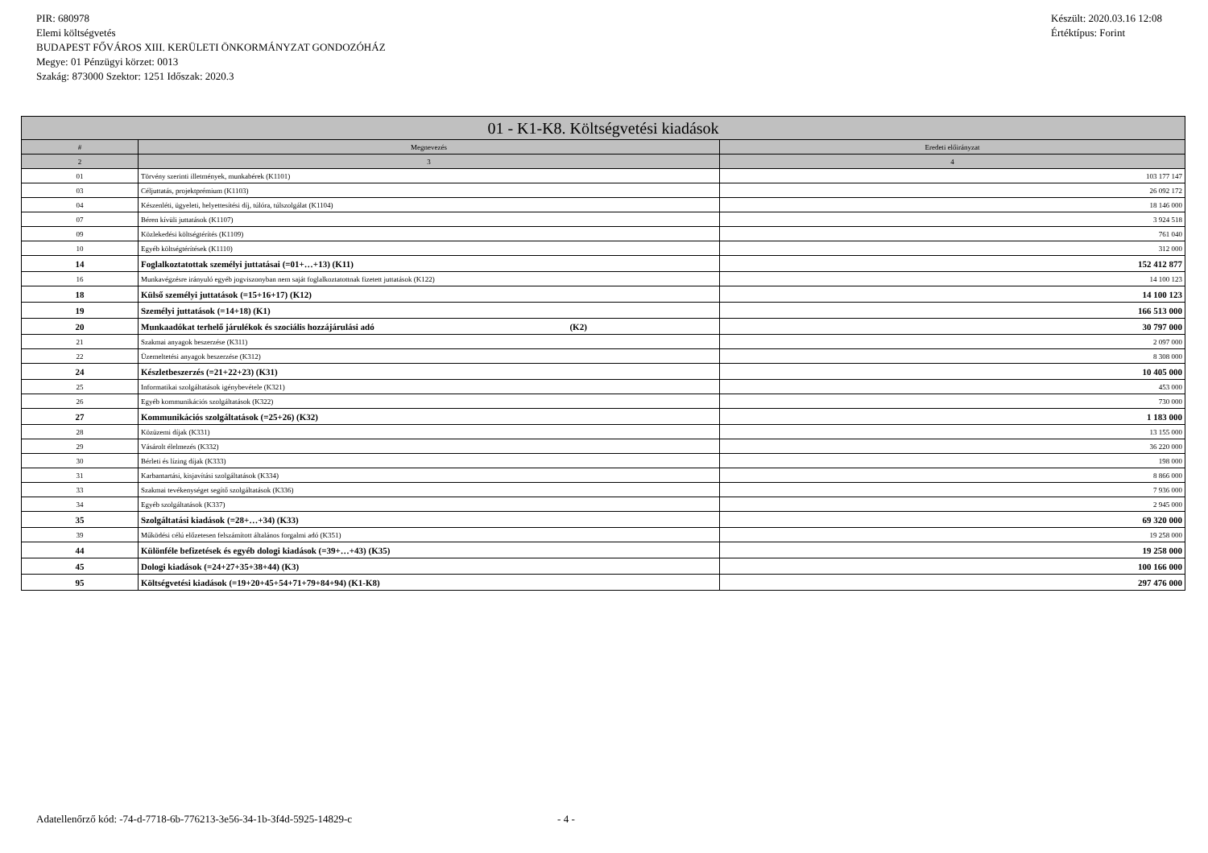PIR: 680978
Elemi költségvetés
BUDAPEST FŐVÁROS XIII. KERÜLETI ÖNKORMÁNYZAT GONDOZÓHÁZ
Megye: 01 Pénzügyi körzet: 0013
Szakág: 873000 Szektor: 1251 Időszak: 2020.3
Készült: 2020.03.16 12:08
Értéktípus: Forint
| 01 - K1-K8. Költségvetési kiadások | | |
| --- | --- | --- |
| # | Megnevezés | Eredeti előirányzat |
| 2 | 3 | 4 |
| 01 | Törvény szerinti illetmények, munkabérek (K1101) | 103 177 147 |
| 03 | Céljuttatás, projektprémium (K1103) | 26 092 172 |
| 04 | Készenléti, ügyeleti, helyettesítési díj, túlóra, túlszolgálat (K1104) | 18 146 000 |
| 07 | Béren kívüli juttatások (K1107) | 3 924 518 |
| 09 | Közlekedési költségtérítés (K1109) | 761 040 |
| 10 | Egyéb költségtérítések (K1110) | 312 000 |
| 14 | Foglalkoztatottak személyi juttatásai (=01+…+13) (K11) | 152 412 877 |
| 16 | Munkavégzésre irányuló egyéb jogviszonyban nem saját foglalkoztatottnak fizetett juttatások (K122) | 14 100 123 |
| 18 | Külső személyi juttatások (=15+16+17) (K12) | 14 100 123 |
| 19 | Személyi juttatások (=14+18) (K1) | 166 513 000 |
| 20 | Munkaadókat terhelő járulékok és szociális hozzájárulási adó (K2) | 30 797 000 |
| 21 | Szakmai anyagok beszerzése (K311) | 2 097 000 |
| 22 | Üzemeltetési anyagok beszerzése (K312) | 8 308 000 |
| 24 | Készletbeszerzés (=21+22+23) (K31) | 10 405 000 |
| 25 | Informatikai szolgáltatások igénybevétele (K321) | 453 000 |
| 26 | Egyéb kommunikációs szolgáltatások (K322) | 730 000 |
| 27 | Kommunikációs szolgáltatások (=25+26) (K32) | 1 183 000 |
| 28 | Közüzemi díjak (K331) | 13 155 000 |
| 29 | Vásárolt élelmezés (K332) | 36 220 000 |
| 30 | Bérleti és lízing díjak (K333) | 198 000 |
| 31 | Karbantartási, kisjavítási szolgáltatások (K334) | 8 866 000 |
| 33 | Szakmai tevékenységet segítő szolgáltatások (K336) | 7 936 000 |
| 34 | Egyéb szolgáltatások (K337) | 2 945 000 |
| 35 | Szolgáltatási kiadások (=28+…+34) (K33) | 69 320 000 |
| 39 | Működési célú előzetesen felszámított általános forgalmi adó (K351) | 19 258 000 |
| 44 | Különféle befizetések és egyéb dologi kiadások (=39+…+43) (K35) | 19 258 000 |
| 45 | Dologi kiadások (=24+27+35+38+44) (K3) | 100 166 000 |
| 95 | Költségvetési kiadások (=19+20+45+54+71+79+84+94) (K1-K8) | 297 476 000 |
Adatellenőrző kód: -74-d-7718-6b-776213-3e56-34-1b-3f4d-5925-14829-c - 4 -